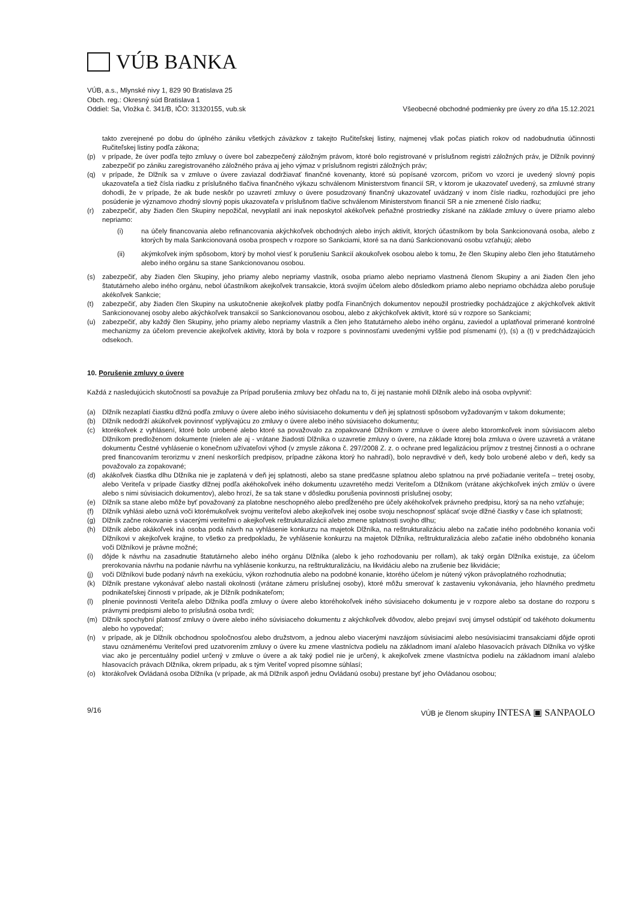VÚB BANKA
VÚB, a.s., Mlynské nivy 1, 829 90 Bratislava 25
Obch. reg.: Okresný súd Bratislava 1
Oddiel: Sa, Vložka č. 341/B, IČO: 31320155, vub.sk
Všeobecné obchodné podmienky pre úvery zo dňa 15.12.2021
takto zverejnené po dobu do úplného zániku všetkých záväzkov z takejto Ručiteľskej listiny, najmenej však počas piatich rokov od nadobudnutia účinnosti Ručiteľskej listiny podľa zákona;
(p) v prípade, že úver podľa tejto zmluvy o úvere bol zabezpečený záložným právom, ktoré bolo registrované v príslušnom registri záložných práv, je Dlžník povinný zabezpečiť po zániku zaregistrovaného záložného práva aj jeho výmaz v príslušnom registri záložných práv;
(q) v prípade, že Dlžník sa v zmluve o úvere zaviazal dodržiavať finančné kovenanty, ktoré sú popísané vzorcom, pričom vo vzorci je uvedený slovný popis ukazovateľa a tiež čísla riadku z príslušného tlačiva finančného výkazu schválenom Ministerstvom financií SR, v ktorom je ukazovateľ uvedený, sa zmluvné strany dohodli, že v prípade, že ak bude neskôr po uzavretí zmluvy o úvere posudzovaný finančný ukazovateľ uvádzaný v inom čísle riadku, rozhodujúci pre jeho posúdenie je významovo zhodný slovný popis ukazovateľa v príslušnom tlačive schválenom Ministerstvom financií SR a nie zmenené číslo riadku;
(r) zabezpečiť, aby žiaden člen Skupiny nepožičal, nevyplatil ani inak neposkytol akékoľvek peňažné prostriedky získané na základe zmluvy o úvere priamo alebo nepriamo:
(i) na účely financovania alebo refinancovania akýchkoľvek obchodných alebo iných aktivít, ktorých účastníkom by bola Sankcionovaná osoba, alebo z ktorých by mala Sankcionovaná osoba prospech v rozpore so Sankciami, ktoré sa na danú Sankcionovanú osobu vzťahujú; alebo
(ii) akýmkoľvek iným spôsobom, ktorý by mohol viesť k porušeniu Sankcií akoukoľvek osobou alebo k tomu, že člen Skupiny alebo člen jeho štatutárneho alebo iného orgánu sa stane Sankcionovanou osobou.
(s) zabezpečiť, aby žiaden člen Skupiny, jeho priamy alebo nepriamy vlastník, osoba priamo alebo nepriamo vlastnená členom Skupiny a ani žiaden člen jeho štatutárneho alebo iného orgánu, nebol účastníkom akejkoľvek transakcie, ktorá svojím účelom alebo dôsledkom priamo alebo nepriamo obchádza alebo porušuje akékoľvek Sankcie;
(t) zabezpečiť, aby žiaden člen Skupiny na uskutočnenie akejkoľvek platby podľa Finančných dokumentov nepoužil prostriedky pochádzajúce z akýchkoľvek aktivít Sankcionovanej osoby alebo akýchkoľvek transakcií so Sankcionovanou osobou, alebo z akýchkoľvek aktivít, ktoré sú v rozpore so Sankciami;
(u) zabezpečiť, aby každý člen Skupiny, jeho priamy alebo nepriamy vlastník a člen jeho štatutárneho alebo iného orgánu, zaviedol a uplatňoval primerané kontrolné mechanizmy za účelom prevencie akejkoľvek aktivity, ktorá by bola v rozpore s povinnosťami uvedenými vyššie pod písmenami (r), (s) a (t) v predchádzajúcich odsekoch.
10. Porušenie zmluvy o úvere
Každá z nasledujúcich skutočností sa považuje za Prípad porušenia zmluvy bez ohľadu na to, či jej nastanie mohli Dlžník alebo iná osoba ovplyvniť:
(a) Dlžník nezaplatí čiastku dlžnú podľa zmluvy o úvere alebo iného súvisiaceho dokumentu v deň jej splatnosti spôsobom vyžadovaným v takom dokumente;
(b) Dlžník nedodrží akúkoľvek povinnosť vyplývajúcu zo zmluvy o úvere alebo iného súvisiaceho dokumentu;
(c) ktorékoľvek z vyhlásení, ktoré bolo urobené alebo ktoré sa považovalo za zopakované Dlžníkom v zmluve o úvere alebo ktoromkoľvek inom súvisiacom alebo Dlžníkom predloženom dokumente (nielen ale aj - vrátane žiadosti Dlžníka o uzavretie zmluvy o úvere, na základe ktorej bola zmluva o úvere uzavretá a vrátane dokumentu Čestné vyhlásenie o konečnom užívateľovi výhod (v zmysle zákona č. 297/2008 Z. z. o ochrane pred legalizáciou príjmov z trestnej činnosti a o ochrane pred financovaním terorizmu v znení neskorších predpisov, prípadne zákona ktorý ho nahradí), bolo nepravdivé v deň, kedy bolo urobené alebo v deň, kedy sa považovalo za zopakované;
(d) akákoľvek čiastka dlhu Dlžníka nie je zaplatená v deň jej splatnosti, alebo sa stane predčasne splatnou alebo splatnou na prvé požiadanie veriteľa – tretej osoby, alebo Veriteľa v prípade čiastky dlžnej podľa akéhokoľvek iného dokumentu uzavretého medzi Veriteľom a Dlžníkom (vrátane akýchkoľvek iných zmlúv o úvere alebo s nimi súvisiacich dokumentov), alebo hrozí, že sa tak stane v dôsledku porušenia povinnosti príslušnej osoby;
(e) Dlžník sa stane alebo môže byť považovaný za platobne neschopného alebo predĺženého pre účely akéhokoľvek právneho predpisu, ktorý sa na neho vzťahuje;
(f) Dlžník vyhlási alebo uzná voči ktorémukoľvek svojmu veriteľovi alebo akejkoľvek inej osobe svoju neschopnosť splácať svoje dlžné čiastky v čase ich splatnosti;
(g) Dlžník začne rokovanie s viacerými veriteľmi o akejkoľvek reštrukturalizácii alebo zmene splatnosti svojho dlhu;
(h) Dlžník alebo akákoľvek iná osoba podá návrh na vyhlásenie konkurzu na majetok Dlžníka, na reštrukturalizáciu alebo na začatie iného podobného konania voči Dlžníkovi v akejkoľvek krajine, to všetko za predpokladu, že vyhlásenie konkurzu na majetok Dlžníka, reštrukturalizácia alebo začatie iného obdobného konania voči Dlžníkovi je právne možné;
(i) dôjde k návrhu na zasadnutie štatutárneho alebo iného orgánu Dlžníka (alebo k jeho rozhodovaniu per rollam), ak taký orgán Dlžníka existuje, za účelom prerokovania návrhu na podanie návrhu na vyhlásenie konkurzu, na reštrukturalizáciu, na likvidáciu alebo na zrušenie bez likvidácie;
(j) voči Dlžníkovi bude podaný návrh na exekúciu, výkon rozhodnutia alebo na podobné konanie, ktorého účelom je nútený výkon právoplatného rozhodnutia;
(k) Dlžník prestane vykonávať alebo nastali okolnosti (vrátane zámeru príslušnej osoby), ktoré môžu smerovať k zastaveniu vykonávania, jeho hlavného predmetu podnikateľskej činnosti v prípade, ak je Dlžník podnikateľom;
(l) plnenie povinnosti Veriteľa alebo Dlžníka podľa zmluvy o úvere alebo ktoréhokoľvek iného súvisiaceho dokumentu je v rozpore alebo sa dostane do rozporu s právnymi predpismi alebo to príslušná osoba tvrdí;
(m) Dlžník spochybní platnosť zmluvy o úvere alebo iného súvisiaceho dokumentu z akýchkoľvek dôvodov, alebo prejaví svoj úmysel odstúpiť od takéhoto dokumentu alebo ho vypovedať;
(n) v prípade, ak je Dlžník obchodnou spoločnosťou alebo družstvom, a jednou alebo viacerými navzájom súvisiacimi alebo nesúvisiacimi transakciami dôjde oproti stavu oznámenému Veriteľovi pred uzatvorením zmluvy o úvere ku zmene vlastníctva podielu na základnom imaní a/alebo hlasovacích právach Dlžníka vo výške viac ako je percentuálny podiel určený v zmluve o úvere a ak taký podiel nie je určený, k akejkoľvek zmene vlastníctva podielu na základnom imaní a/alebo hlasovacích právach Dlžníka, okrem prípadu, ak s tým Veriteľ vopred písomne súhlasí;
(o) ktorákoľvek Ovládaná osoba Dlžníka (v prípade, ak má Dlžník aspoň jednu Ovládanú osobu) prestane byť jeho Ovládanou osobou;
9/16 VÚB je členom skupiny INTESA ▣ SANPAOLO